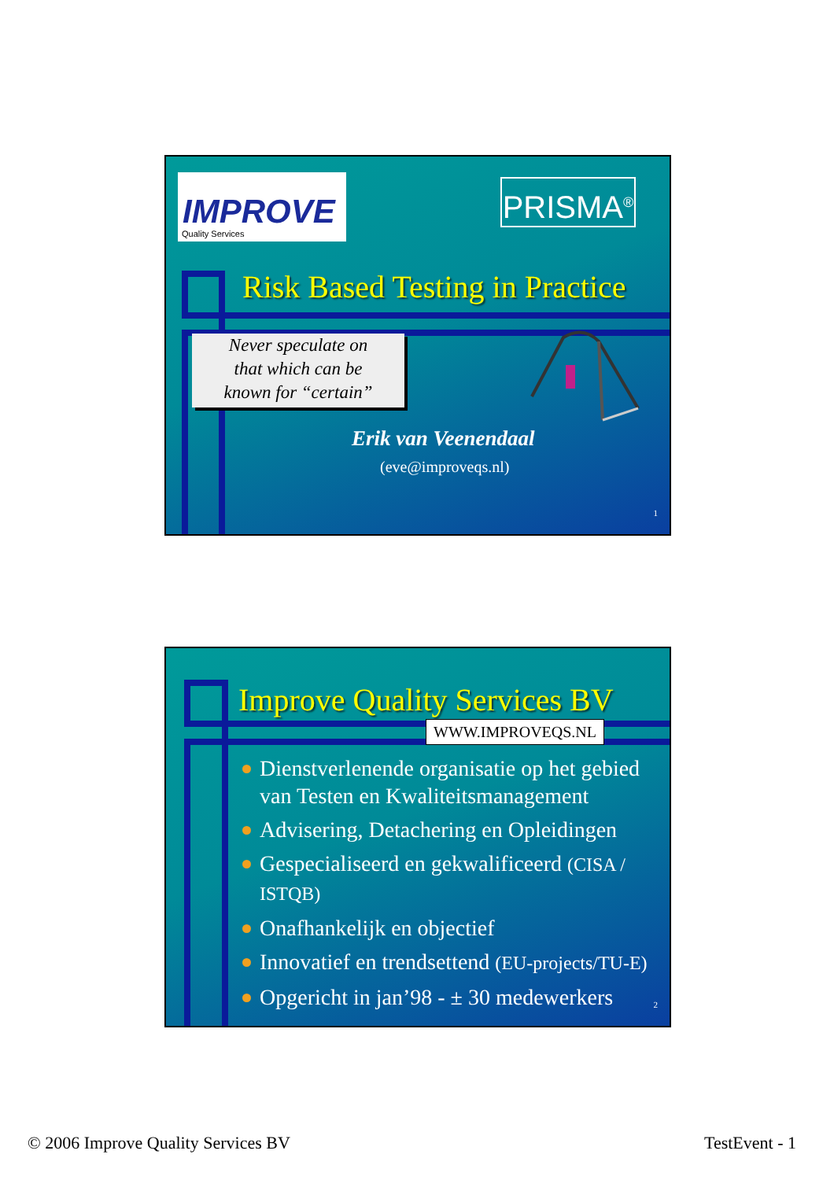IMPROVE
Quality Services
PRISMA<sup>®</sup>
Risk Based Testing in Practice
Never speculate on
that which can be
known for “certain”
Erik van Veenendaal
(eve@improveqs.nl)
1
Improve Quality Services BV
WWW.IMPROVEQS.NL
Dienstverlenende organisatie op het gebied van Testen en Kwaliteitsmanagement
Advisering, Detachering en Opleidingen
Gespecialiseerd en gekwalificeerd (CISA / ISTQB)
Onafhankelijk en objectief
Innovatief en trendsettend (EU-projects/TU-E)
Opgericht in jan’98 - ± 30 medewerkers
2
© 2006 Improve Quality Services BV
TestEvent - 1